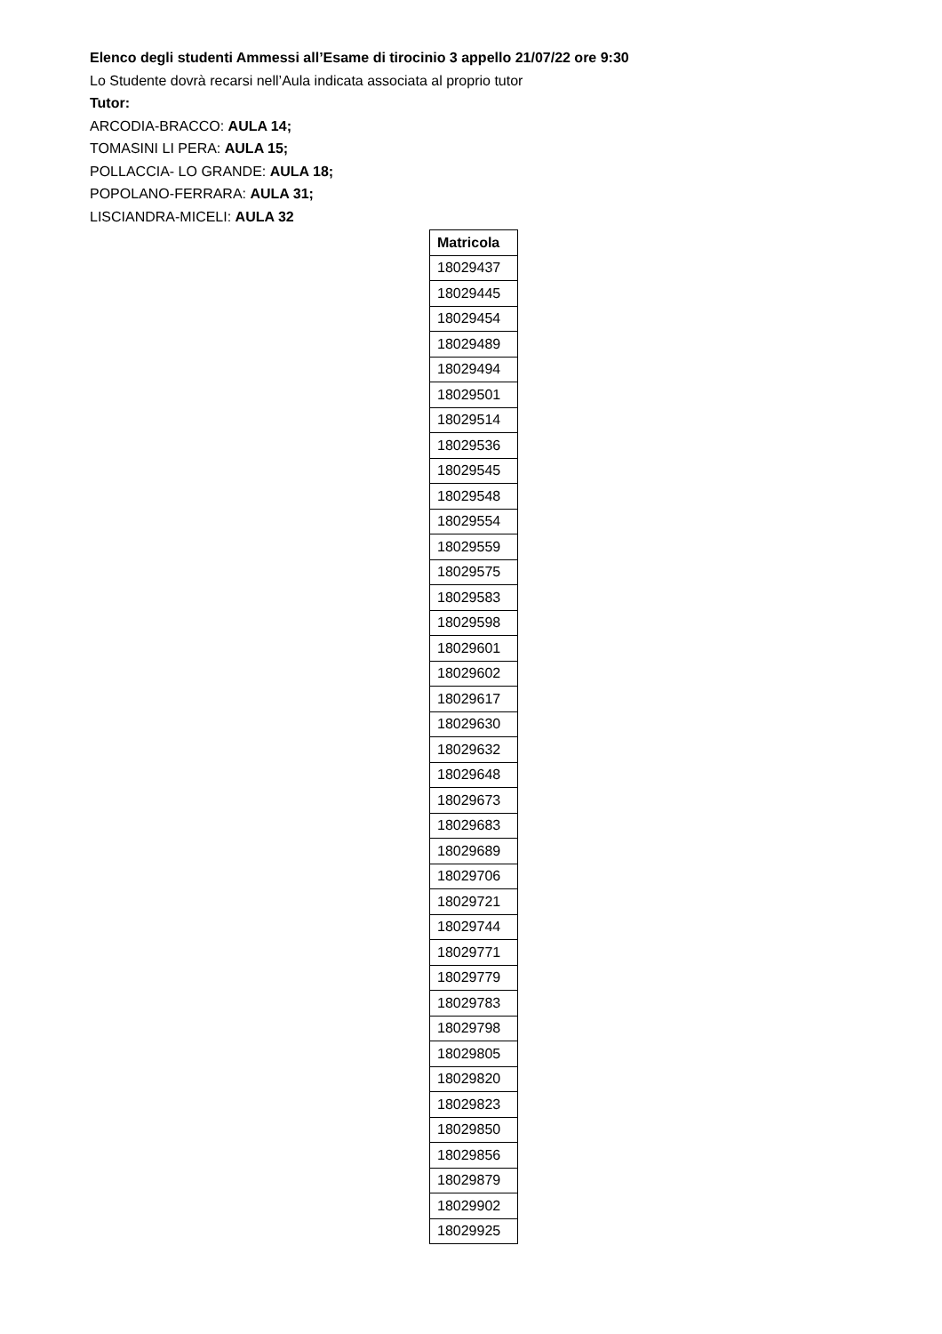Elenco degli studenti Ammessi all’Esame di tirocinio 3 appello 21/07/22 ore 9:30
Lo Studente dovrà recarsi nell’Aula indicata associata al proprio tutor
Tutor:
ARCODIA-BRACCO: AULA 14;
TOMASINI LI PERA: AULA 15;
POLLACCIA- LO GRANDE: AULA 18;
POPOLANO-FERRARA: AULA 31;
LISCIANDRA-MICELI: AULA 32
| Matricola |
| --- |
| 18029437 |
| 18029445 |
| 18029454 |
| 18029489 |
| 18029494 |
| 18029501 |
| 18029514 |
| 18029536 |
| 18029545 |
| 18029548 |
| 18029554 |
| 18029559 |
| 18029575 |
| 18029583 |
| 18029598 |
| 18029601 |
| 18029602 |
| 18029617 |
| 18029630 |
| 18029632 |
| 18029648 |
| 18029673 |
| 18029683 |
| 18029689 |
| 18029706 |
| 18029721 |
| 18029744 |
| 18029771 |
| 18029779 |
| 18029783 |
| 18029798 |
| 18029805 |
| 18029820 |
| 18029823 |
| 18029850 |
| 18029856 |
| 18029879 |
| 18029902 |
| 18029925 |